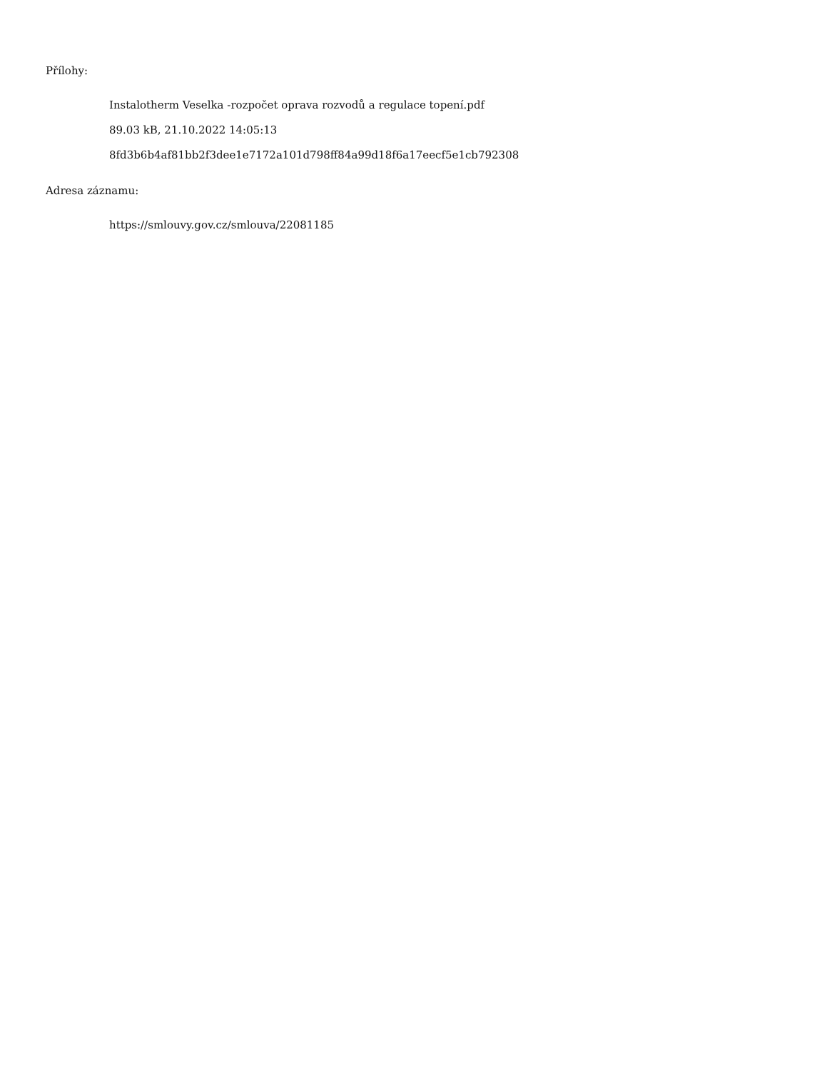Přílohy:
Instalotherm Veselka -rozpočet oprava rozvodů a regulace topení.pdf
89.03 kB, 21.10.2022 14:05:13
8fd3b6b4af81bb2f3dee1e7172a101d798ff84a99d18f6a17eecf5e1cb792308
Adresa záznamu:
https://smlouvy.gov.cz/smlouva/22081185